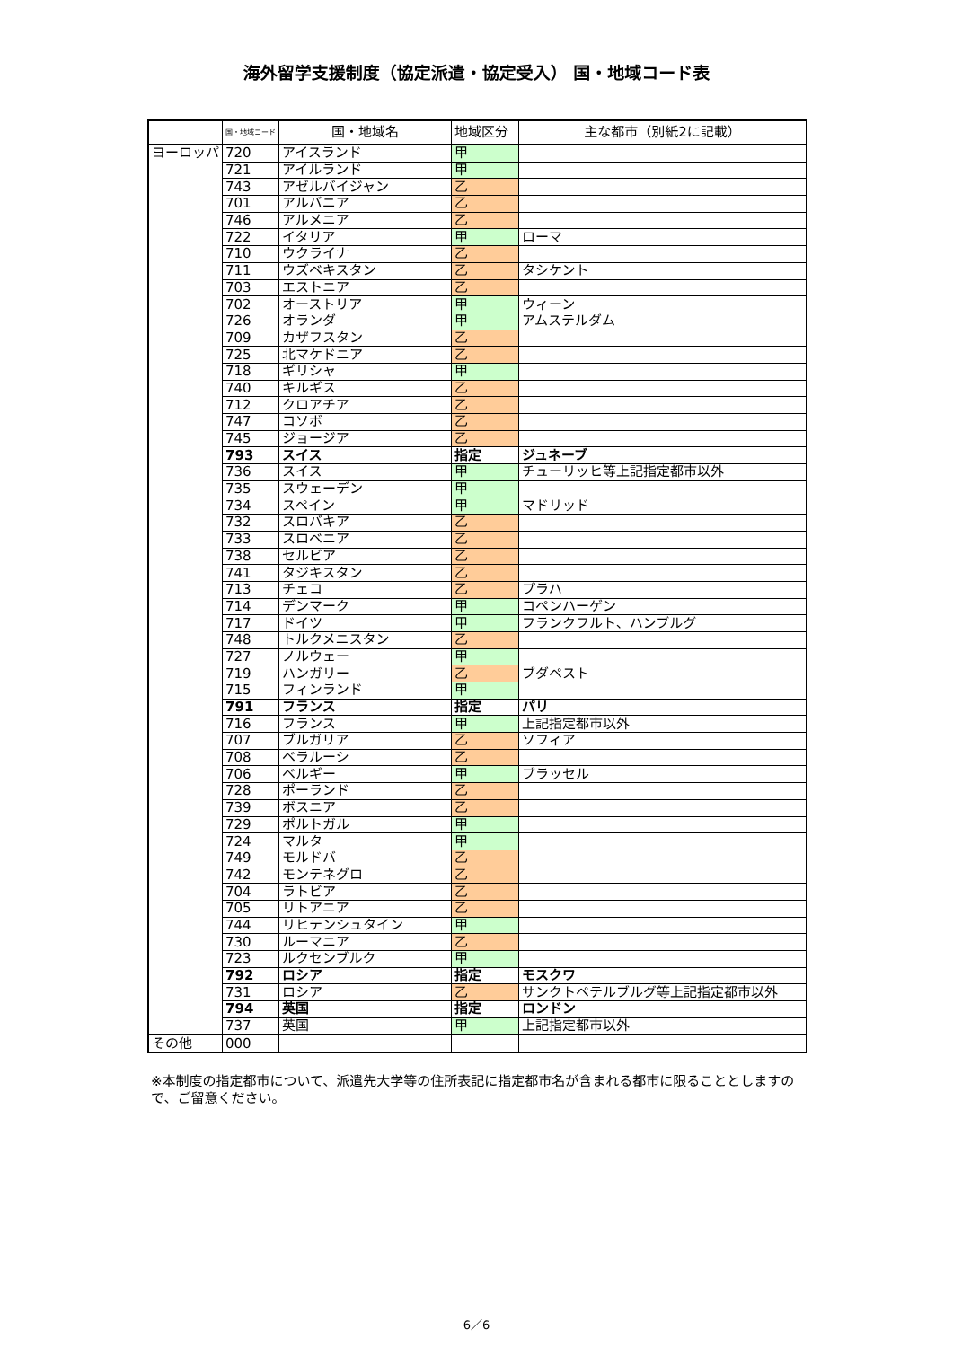海外留学支援制度（協定派遣・協定受入） 国・地域コード表
| | 国・地域コード | 国・地域名 | 地域区分 | 主な都市（別紙2に記載） |
| --- | --- | --- | --- | --- |
| ヨーロッパ | 720 | アイスランド | 甲 | |
| | 721 | アイルランド | 甲 | |
| | 743 | アゼルバイジャン | 乙 | |
| | 701 | アルバニア | 乙 | |
| | 746 | アルメニア | 乙 | |
| | 722 | イタリア | 甲 | ローマ |
| | 710 | ウクライナ | 乙 | |
| | 711 | ウズベキスタン | 乙 | タシケント |
| | 703 | エストニア | 乙 | |
| | 702 | オーストリア | 甲 | ウィーン |
| | 726 | オランダ | 甲 | アムステルダム |
| | 709 | カザフスタン | 乙 | |
| | 725 | 北マケドニア | 乙 | |
| | 718 | ギリシャ | 甲 | |
| | 740 | キルギス | 乙 | |
| | 712 | クロアチア | 乙 | |
| | 747 | コソボ | 乙 | |
| | 745 | ジョージア | 乙 | |
| | 793 | スイス | 指定 | ジュネーブ |
| | 736 | スイス | 甲 | チューリッヒ等上記指定都市以外 |
| | 735 | スウェーデン | 甲 | |
| | 734 | スペイン | 甲 | マドリッド |
| | 732 | スロバキア | 乙 | |
| | 733 | スロベニア | 乙 | |
| | 738 | セルビア | 乙 | |
| | 741 | タジキスタン | 乙 | |
| | 713 | チェコ | 乙 | プラハ |
| | 714 | デンマーク | 甲 | コペンハーゲン |
| | 717 | ドイツ | 甲 | フランクフルト、ハンブルグ |
| | 748 | トルクメニスタン | 乙 | |
| | 727 | ノルウェー | 甲 | |
| | 719 | ハンガリー | 乙 | ブダペスト |
| | 715 | フィンランド | 甲 | |
| | 791 | フランス | 指定 | パリ |
| | 716 | フランス | 甲 | 上記指定都市以外 |
| | 707 | ブルガリア | 乙 | ソフィア |
| | 708 | ベラルーシ | 乙 | |
| | 706 | ベルギー | 甲 | ブラッセル |
| | 728 | ポーランド | 乙 | |
| | 739 | ボスニア | 乙 | |
| | 729 | ポルトガル | 甲 | |
| | 724 | マルタ | 甲 | |
| | 749 | モルドバ | 乙 | |
| | 742 | モンテネグロ | 乙 | |
| | 704 | ラトビア | 乙 | |
| | 705 | リトアニア | 乙 | |
| | 744 | リヒテンシュタイン | 甲 | |
| | 730 | ルーマニア | 乙 | |
| | 723 | ルクセンブルク | 甲 | |
| | 792 | ロシア | 指定 | モスクワ |
| | 731 | ロシア | 乙 | サンクトペテルブルグ等上記指定都市以外 |
| | 794 | 英国 | 指定 | ロンドン |
| | 737 | 英国 | 甲 | 上記指定都市以外 |
| その他 | 000 | | | |
※本制度の指定都市について、派遣先大学等の住所表記に指定都市名が含まれる都市に限ることとしますので、ご留意ください。
6／6